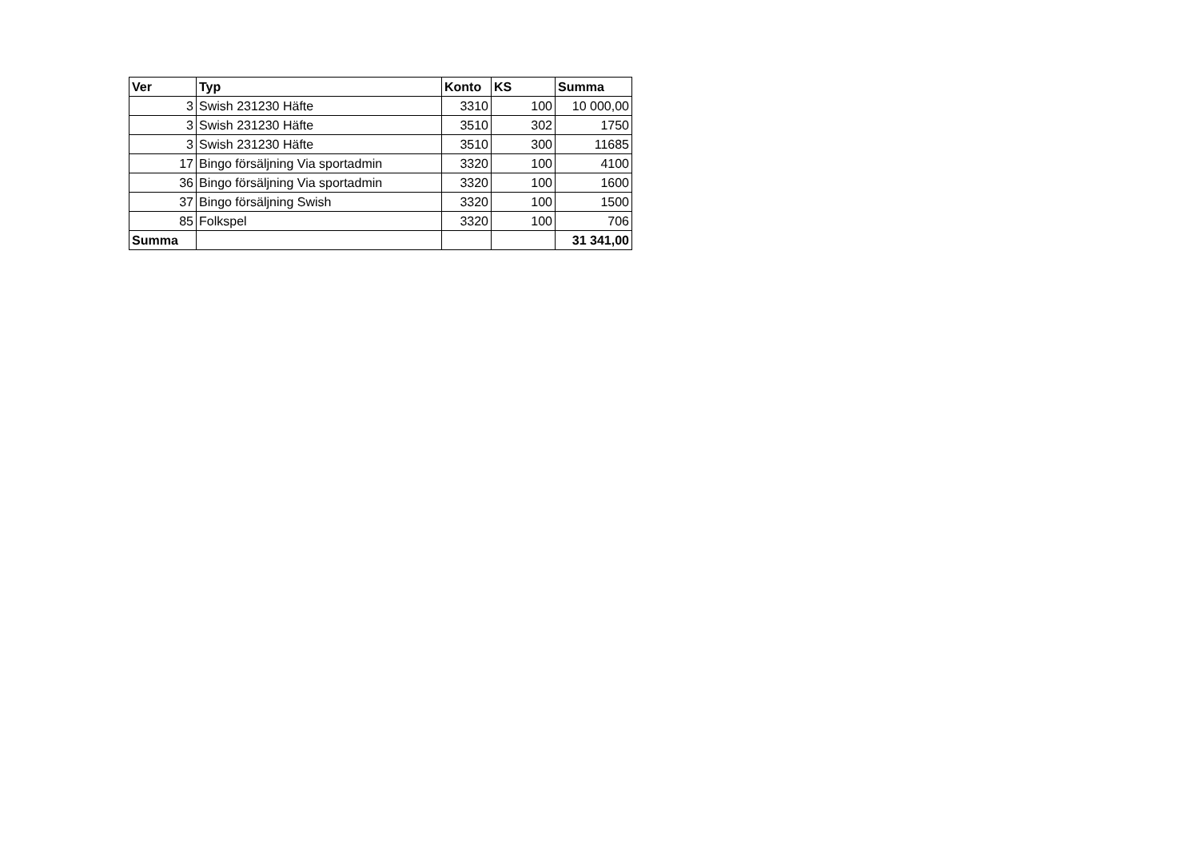| Ver | Typ | Konto | KS | Summa |
| --- | --- | --- | --- | --- |
| 3 | Swish 231230 Häfte | 3310 | 100 | 10 000,00 |
| 3 | Swish 231230 Häfte | 3510 | 302 | 1750 |
| 3 | Swish 231230 Häfte | 3510 | 300 | 11685 |
| 17 | Bingo försäljning Via sportadmin | 3320 | 100 | 4100 |
| 36 | Bingo försäljning Via sportadmin | 3320 | 100 | 1600 |
| 37 | Bingo försäljning Swish | 3320 | 100 | 1500 |
| 85 | Folkspel | 3320 | 100 | 706 |
| Summa | | | | 31 341,00 |